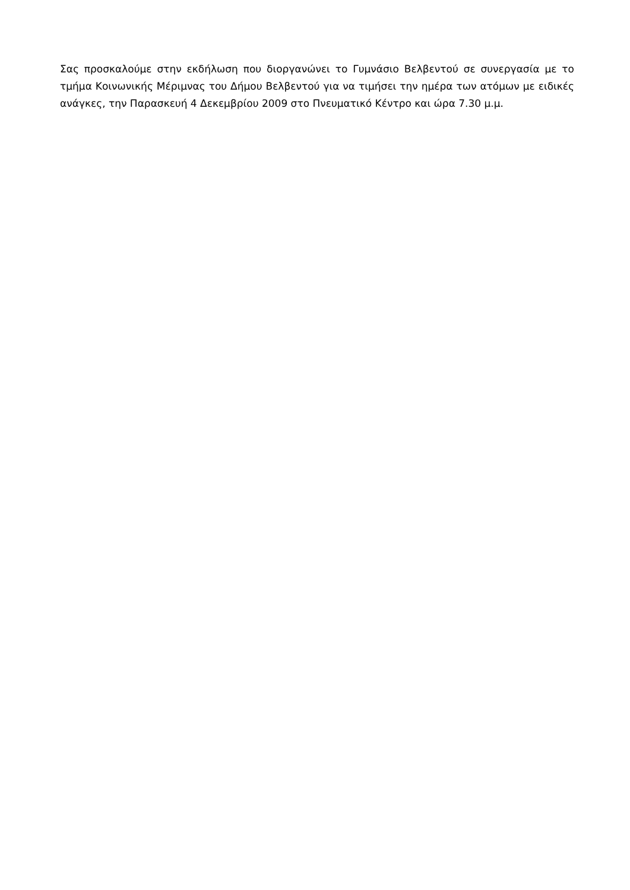Σας προσκαλούμε στην εκδήλωση που διοργανώνει το Γυμνάσιο Βελβεντού σε συνεργασία με το τμήμα Κοινωνικής Μέριμνας του Δήμου Βελβεντού για να τιμήσει την ημέρα των ατόμων με ειδικές ανάγκες, την Παρασκευή 4 Δεκεμβρίου 2009 στο Πνευματικό Κέντρο και ώρα 7.30 μ.μ.